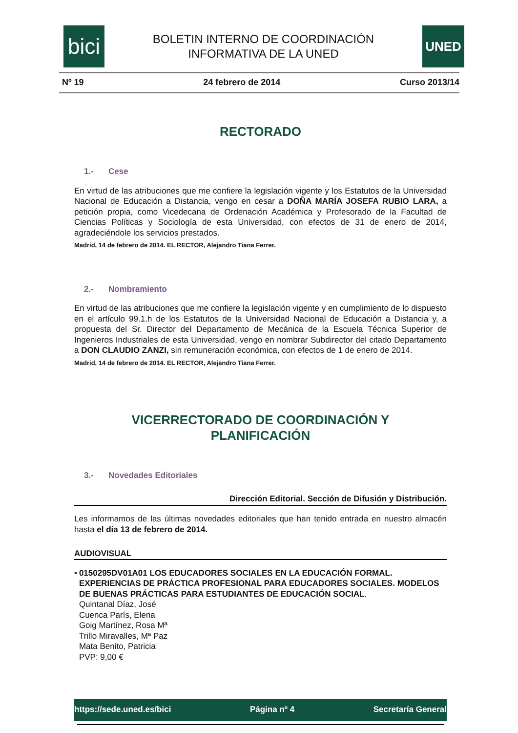bici
BOLETIN INTERNO DE COORDINACIÓN
INFORMATIVA DE LA UNED
UNED
Nº 19 24 febrero de 2014 Curso 2013/14
RECTORADO
1.- Cese
En virtud de las atribuciones que me confiere la legislación vigente y los Estatutos de la Universidad Nacional de Educación a Distancia, vengo en cesar a DOÑA MARÍA JOSEFA RUBIO LARA, a petición propia, como Vicedecana de Ordenación Académica y Profesorado de la Facultad de Ciencias Políticas y Sociología de esta Universidad, con efectos de 31 de enero de 2014, agradeciéndole los servicios prestados.
Madrid, 14 de febrero de 2014. EL RECTOR, Alejandro Tiana Ferrer.
2.- Nombramiento
En virtud de las atribuciones que me confiere la legislación vigente y en cumplimiento de lo dispuesto en el artículo 99.1.h de los Estatutos de la Universidad Nacional de Educación a Distancia y, a propuesta del Sr. Director del Departamento de Mecánica de la Escuela Técnica Superior de Ingenieros Industriales de esta Universidad, vengo en nombrar Subdirector del citado Departamento a DON CLAUDIO ZANZI, sin remuneración económica, con efectos de 1 de enero de 2014.
Madrid, 14 de febrero de 2014. EL RECTOR, Alejandro Tiana Ferrer.
VICERRECTORADO DE COORDINACIÓN Y
PLANIFICACIÓN
3.- Novedades Editoriales
Dirección Editorial. Sección de Difusión y Distribución.
Les informamos de las últimas novedades editoriales que han tenido entrada en nuestro almacén hasta el día 13 de febrero de 2014.
AUDIOVISUAL
• 0150295DV01A01 LOS EDUCADORES SOCIALES EN LA EDUCACIÓN FORMAL. EXPERIENCIAS DE PRÁCTICA PROFESIONAL PARA EDUCADORES SOCIALES. MODELOS DE BUENAS PRÁCTICAS PARA ESTUDIANTES DE EDUCACIÓN SOCIAL.
Quintanal Díaz, José
Cuenca París, Elena
Goig Martínez, Rosa Mª
Trillo Miravalles, Mª Paz
Mata Benito, Patricia
PVP: 9,00 €
https://sede.uned.es/bici Página nº 4 Secretaría General